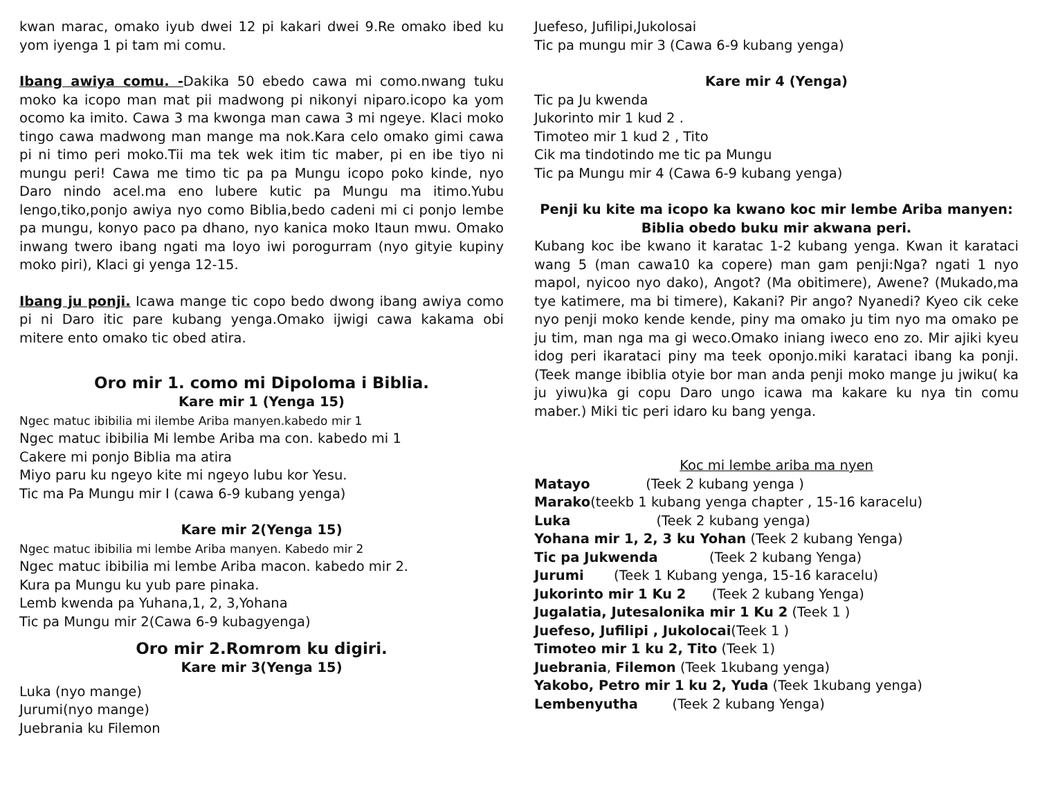kwan marac, omako iyub dwei 12 pi kakari dwei 9.Re omako ibed ku yom iyenga 1 pi tam mi comu.
Ibang awiya comu. -Dakika 50 ebedo cawa mi como.nwang tuku moko ka icopo man mat pii madwong pi nikonyi niparo.icopo ka yom ocomo ka imito. Cawa 3 ma kwonga man cawa 3 mi ngeye. Klaci moko tingo cawa madwong man mange ma nok.Kara celo omako gimi cawa pi ni timo peri moko.Tii ma tek wek itim tic maber, pi en ibe tiyo ni mungu peri! Cawa me timo tic pa pa Mungu icopo poko kinde, nyo Daro nindo acel.ma eno lubere kutic pa Mungu ma itimo.Yubu lengo,tiko,ponjo awiya nyo como Biblia,bedo cadeni mi ci ponjo lembe pa mungu, konyo paco pa dhano, nyo kanica moko Itaun mwu. Omako inwang twero ibang ngati ma loyo iwi porogurram (nyo gityie kupiny moko piri), Klaci gi yenga 12-15.
Ibang ju ponji. Icawa mange tic copo bedo dwong ibang awiya como pi ni Daro itic pare kubang yenga.Omako ijwigi cawa kakama obi mitere ento omako tic obed atira.
Oro mir 1. como mi Dipoloma i Biblia.
Kare mir 1 (Yenga 15)
Ngec matuc ibibilia mi ilembe Ariba manyen.kabedo mir 1
Ngec matuc ibibilia Mi lembe Ariba ma con. kabedo mi 1
Cakere mi ponjo Biblia ma atira
Miyo paru ku ngeyo kite mi ngeyo lubu kor Yesu.
Tic ma Pa Mungu mir I (cawa 6-9 kubang yenga)
Kare mir 2(Yenga 15)
Ngec matuc ibibilia mi lembe Ariba manyen. Kabedo mir 2
Ngec matuc ibibilia mi lembe Ariba macon. kabedo mir 2.
Kura pa Mungu ku yub pare pinaka.
Lemb kwenda pa Yuhana,1, 2, 3,Yohana
Tic pa Mungu mir 2(Cawa 6-9 kubagyenga)
Oro mir 2.Romrom ku digiri.
Kare mir 3(Yenga 15)
Luka (nyo mange)
Jurumi(nyo mange)
Juebrania ku Filemon
Juefeso, Jufilipi,Jukolosai
Tic pa mungu mir 3 (Cawa 6-9 kubang yenga)
Kare mir 4 (Yenga)
Tic pa Ju kwenda
Jukorinto mir 1 kud 2 .
Timoteo mir 1 kud 2 , Tito
Cik ma tindotindo me tic pa Mungu
Tic pa Mungu mir 4 (Cawa 6-9 kubang yenga)
Penji ku kite ma icopo ka kwano koc mir lembe Ariba manyen:
Biblia obedo buku mir akwana peri.
Kubang koc ibe kwano it karatac 1-2 kubang yenga. Kwan it karataci wang 5 (man cawa10 ka copere) man gam penji:Nga? ngati 1 nyo mapol, nyicoo nyo dako), Angot? (Ma obitimere), Awene? (Mukado,ma tye katimere, ma bi timere), Kakani? Pir ango? Nyanedi? Kyeo cik ceke nyo penji moko kende kende, piny ma omako ju tim nyo ma omako pe ju tim, man nga ma gi weco.Omako iniang iweco eno zo. Mir ajiki kyeu idog peri ikarataci piny ma teek oponjo.miki karataci ibang ka ponji. (Teek mange ibiblia otyie bor man anda penji moko mange ju jwiku( ka ju yiwu)ka gi copu Daro ungo icawa ma kakare ku nya tin comu maber.) Miki tic peri idaro ku bang yenga.
Koc mi lembe ariba ma nyen
Matayo (Teek 2 kubang yenga )
Marako(teekb 1 kubang yenga chapter , 15-16 karacelu)
Luka (Teek 2 kubang yenga)
Yohana mir 1, 2, 3 ku Yohan (Teek 2 kubang Yenga)
Tic pa Jukwenda (Teek 2 kubang Yenga)
Jurumi (Teek 1 Kubang yenga, 15-16 karacelu)
Jukorinto mir 1 Ku 2 (Teek 2 kubang Yenga)
Jugalatia, Jutesalonika mir 1 Ku 2 (Teek 1 )
Juefeso, Jufilipi , Jukolocai(Teek 1 )
Timoteo mir 1 ku 2, Tito (Teek 1)
Juebrania, Filemon (Teek 1kubang yenga)
Yakobo, Petro mir 1 ku 2, Yuda (Teek 1kubang yenga)
Lembenyutha (Teek 2 kubang Yenga)